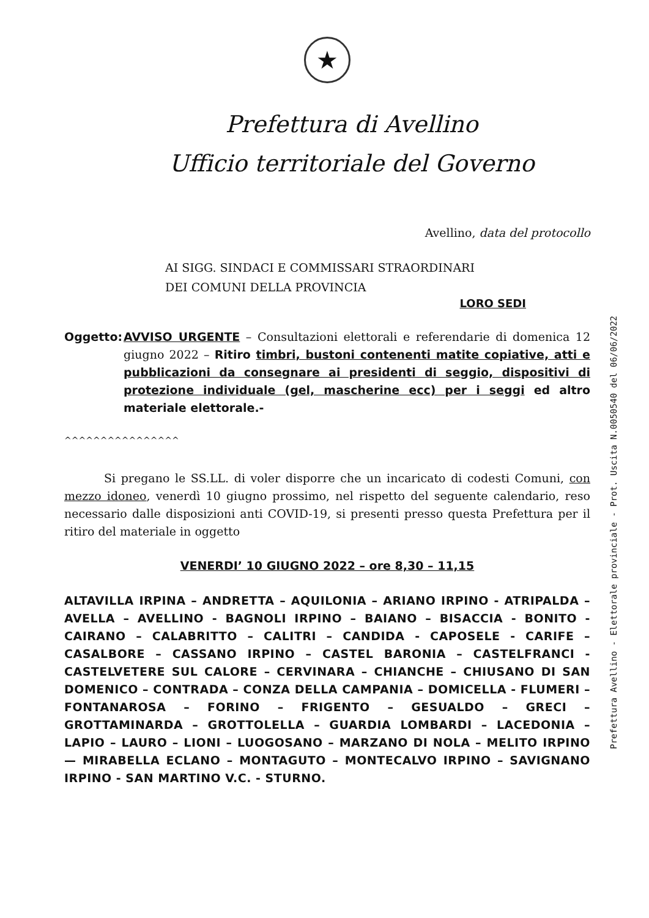★
Prefettura di Avellino
Ufficio territoriale del Governo
Avellino, data del protocollo
AI SIGG. SINDACI E COMMISSARI STRAORDINARI
DEI COMUNI DELLA PROVINCIA
LORO SEDI
Oggetto: AVVISO URGENTE – Consultazioni elettorali e referendarie di domenica 12 giugno 2022 – Ritiro timbri, bustoni contenenti matite copiative, atti e pubblicazioni da consegnare ai presidenti di seggio, dispositivi di protezione individuale (gel, mascherine ecc) per i seggi ed altro materiale elettorale.-
^^^^^^^^^^^^^^^^
Si pregano le SS.LL. di voler disporre che un incaricato di codesti Comuni, con mezzo idoneo, venerdì 10 giugno prossimo, nel rispetto del seguente calendario, reso necessario dalle disposizioni anti COVID-19, si presenti presso questa Prefettura per il ritiro del materiale in oggetto
VENERDI’ 10 GIUGNO 2022 – ore 8,30 – 11,15
ALTAVILLA IRPINA – ANDRETTA – AQUILONIA – ARIANO IRPINO - ATRIPALDA – AVELLA – AVELLINO - BAGNOLI IRPINO – BAIANO – BISACCIA - BONITO - CAIRANO – CALABRITTO – CALITRI – CANDIDA - CAPOSELE - CARIFE – CASALBORE – CASSANO IRPINO – CASTEL BARONIA – CASTELFRANCI - CASTELVETERE SUL CALORE – CERVINARA – CHIANCHE – CHIUSANO DI SAN DOMENICO – CONTRADA – CONZA DELLA CAMPANIA – DOMICELLA - FLUMERI – FONTANAROSA – FORINO – FRIGENTO – GESUALDO – GRECI – GROTTAMINARDA – GROTTOLELLA – GUARDIA LOMBARDI – LACEDONIA – LAPIO – LAURO – LIONI – LUOGOSANO – MARZANO DI NOLA – MELITO IRPINO — MIRABELLA ECLANO – MONTAGUTO – MONTECALVO IRPINO – SAVIGNANO IRPINO - SAN MARTINO V.C. - STURNO.
Prefettura Avellino - Elettorale provinciale - Prot. Uscita N.0050540 del 06/06/2022